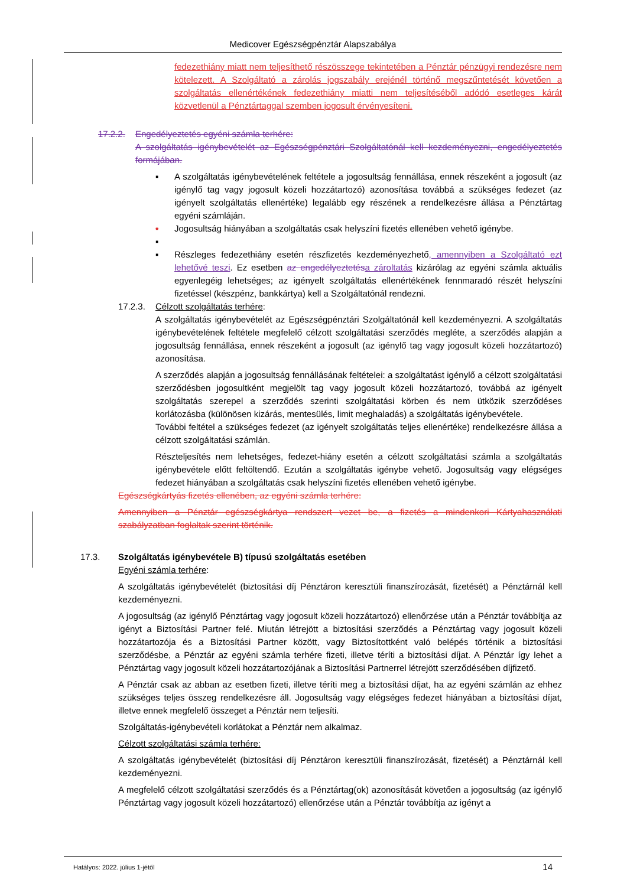Medicover Egészségpénztár Alapszabálya
fedezethiány miatt nem teljesíthető részösszege tekintetében a Pénztár pénzügyi rendezésre nem kötelezett. A Szolgáltató a zárolás jogszabály erejénél történő megszűntetését követően a szolgáltatás ellenértékének fedezethiány miatti nem teljesítéséből adódó esetleges kárát közvetlenül a Pénztártaggal szemben jogosult érvényesíteni.
17.2.2. Engedélyeztetés egyéni számla terhére:
A szolgáltatás igénybevételét az Egészségpénztári Szolgáltatónál kell kezdeményezni, engedélyeztetés formájában.
▪ A szolgáltatás igénybevételének feltétele a jogosultság fennállása, ennek részeként a jogosult (az igénylő tag vagy jogosult közeli hozzátartozó) azonosítása továbbá a szükséges fedezet (az igényelt szolgáltatás ellenértéke) legalább egy részének a rendelkezésre állása a Pénztártag egyéni számláján.
▪ Jogosultság hiányában a szolgáltatás csak helyszíni fizetés ellenében vehető igénybe.
▪ ▪ Részleges fedezethiány esetén részfizetés kezdeményezhető, amennyiben a Szolgáltató ezt lehetővé teszi. Ez esetben az engedélyeztetés a zároltatás kizárólag az egyéni számla aktuális egyenlegéig lehetséges; az igényelt szolgáltatás ellenértékének fennmaradó részét helyszíni fizetéssel (készpénz, bankkártya) kell a Szolgáltatónál rendezni.
17.2.3. Célzott szolgáltatás terhére:
A szolgáltatás igénybevételét az Egészségpénztári Szolgáltatónál kell kezdeményezni. A szolgáltatás igénybevételének feltétele megfelelő célzott szolgáltatási szerződés megléte, a szerződés alapján a jogosultság fennállása, ennek részeként a jogosult (az igénylő tag vagy jogosult közeli hozzátartozó) azonosítása.
A szerződés alapján a jogosultság fennállásának feltételei: a szolgáltatást igénylő a célzott szolgáltatási szerződésben jogosultként megjelölt tag vagy jogosult közeli hozzátartozó, továbbá az igényelt szolgáltatás szerepel a szerződés szerinti szolgáltatási körben és nem ütközik szerződéses korlátozásba (különösen kizárás, mentesülés, limit meghaladás) a szolgáltatás igénybevétele.
További feltétel a szükséges fedezet (az igényelt szolgáltatás teljes ellenértéke) rendelkezésre állása a célzott szolgáltatási számlán.
Részteljesítés nem lehetséges, fedezet-hiány esetén a célzott szolgáltatási számla a szolgáltatás igénybevétele előtt feltöltendő. Ezután a szolgáltatás igénybe vehető. Jogosultság vagy elégséges fedezet hiányában a szolgáltatás csak helyszíni fizetés ellenében vehető igénybe.
Egészségkártyás fizetés ellenében, az egyéni számla terhére:
Amennyiben a Pénztár egészségkártya rendszert vezet be, a fizetés a mindenkori Kártyahasználati szabályzatban foglaltak szerint történik.
17.3. Szolgáltatás igénybevétele B) típusú szolgáltatás esetében
Egyéni számla terhére:
A szolgáltatás igénybevételét (biztosítási díj Pénztáron keresztüli finanszírozását, fizetését) a Pénztárnál kell kezdeményezni.
A jogosultság (az igénylő Pénztártag vagy jogosult közeli hozzátartozó) ellenőrzése után a Pénztár továbbítja az igényt a Biztosítási Partner felé. Miután létrejött a biztosítási szerződés a Pénztártag vagy jogosult közeli hozzátartozója és a Biztosítási Partner között, vagy Biztosítottként való belépés történik a biztosítási szerződésbe, a Pénztár az egyéni számla terhére fizeti, illetve téríti a biztosítási díjat. A Pénztár így lehet a Pénztártag vagy jogosult közeli hozzátartozójának a Biztosítási Partnerrel létrejött szerződésében díjfizető.
A Pénztár csak az abban az esetben fizeti, illetve téríti meg a biztosítási díjat, ha az egyéni számlán az ehhez szükséges teljes összeg rendelkezésre áll. Jogosultság vagy elégséges fedezet hiányában a biztosítási díjat, illetve ennek megfelelő összeget a Pénztár nem teljesíti.
Szolgáltatás-igénybevételi korlátokat a Pénztár nem alkalmaz.
Célzott szolgáltatási számla terhére:
A szolgáltatás igénybevételét (biztosítási díj Pénztáron keresztüli finanszírozását, fizetését) a Pénztárnál kell kezdeményezni.
A megfelelő célzott szolgáltatási szerződés és a Pénztártag(ok) azonosítását követően a jogosultság (az igénylő Pénztártag vagy jogosult közeli hozzátartozó) ellenőrzése után a Pénztár továbbítja az igényt a
Hatályos: 2022. július 1-jétől 14